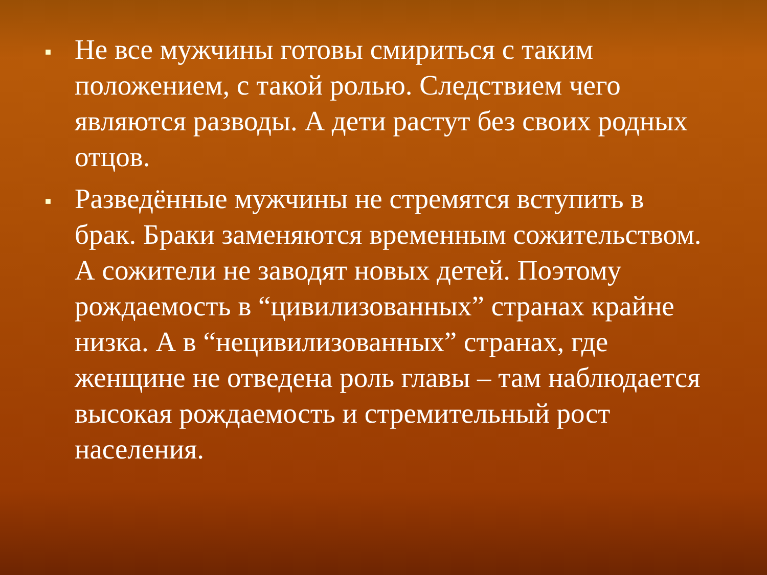■ Не все мужчины готовы смириться с таким положением, с такой ролью. Следствием чего являются разводы. А дети растут без своих родных отцов.
■ Разведённые мужчины не стремятся вступить в брак. Браки заменяются временным сожительством. А сожители не заводят новых детей. Поэтому рождаемость в “цивилизованных” странах крайне низка. А в “нецивилизованных” странах, где женщине не отведена роль главы – там наблюдается высокая рождаемость и стремительный рост населения.